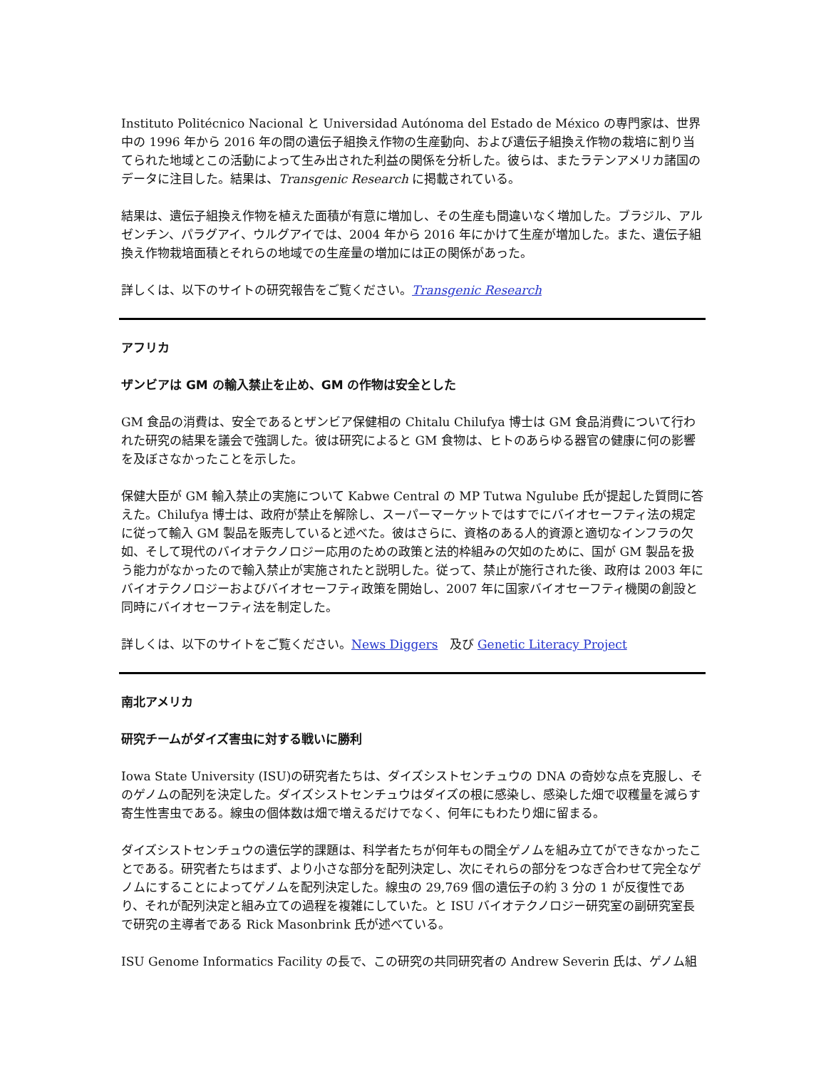Instituto Politécnico Nacional と Universidad Autónoma del Estado de México の専門家は、世界中の 1996 年から 2016 年の間の遺伝子組換え作物の生産動向、および遺伝子組換え作物の栽培に割り当てられた地域とこの活動によって生み出された利益の関係を分析した。彼らは、またラテンアメリカ諸国のデータに注目した。結果は、Transgenic Research に掲載されている。
結果は、遺伝子組換え作物を植えた面積が有意に増加し、その生産も間違いなく増加した。ブラジル、アルゼンチン、パラグアイ、ウルグアイでは、2004 年から 2016 年にかけて生産が増加した。また、遺伝子組換え作物栽培面積とそれらの地域での生産量の増加には正の関係があった。
詳しくは、以下のサイトの研究報告をご覧ください。Transgenic Research
アフリカ
ザンビアは GM の輸入禁止を止め、GM の作物は安全とした
GM 食品の消費は、安全であるとザンビア保健相の Chitalu Chilufya 博士は GM 食品消費について行われた研究の結果を議会で強調した。彼は研究によると GM 食物は、ヒトのあらゆる器官の健康に何の影響を及ぼさなかったことを示した。
保健大臣が GM 輸入禁止の実施について Kabwe Central の MP Tutwa Ngulube 氏が提起した質問に答えた。Chilufya 博士は、政府が禁止を解除し、スーパーマーケットではすでにバイオセーフティ法の規定に従って輸入 GM 製品を販売していると述べた。彼はさらに、資格のある人的資源と適切なインフラの欠如、そして現代のバイオテクノロジー応用のための政策と法的枠組みの欠如のために、国が GM 製品を扱う能力がなかったので輸入禁止が実施されたと説明した。従って、禁止が施行された後、政府は 2003 年にバイオテクノロジーおよびバイオセーフティ政策を開始し、2007 年に国家バイオセーフティ機関の創設と同時にバイオセーフティ法を制定した。
詳しくは、以下のサイトをご覧ください。News Diggers 及び Genetic Literacy Project
南北アメリカ
研究チームがダイズ害虫に対する戦いに勝利
Iowa State University (ISU)の研究者たちは、ダイズシストセンチュウの DNA の奇妙な点を克服し、そのゲノムの配列を決定した。ダイズシストセンチュウはダイズの根に感染し、感染した畑で収穫量を減らす寄生性害虫である。線虫の個体数は畑で増えるだけでなく、何年にもわたり畑に留まる。
ダイズシストセンチュウの遺伝学的課題は、科学者たちが何年もの間全ゲノムを組み立てができなかったことである。研究者たちはまず、より小さな部分を配列決定し、次にそれらの部分をつなぎ合わせて完全なゲノムにすることによってゲノムを配列決定した。線虫の 29,769 個の遺伝子の約 3 分の 1 が反復性であり、それが配列決定と組み立ての過程を複雑にしていた。と ISU バイオテクノロジー研究室の副研究室長で研究の主導者である Rick Masonbrink 氏が述べている。
ISU Genome Informatics Facility の長で、この研究の共同研究者の Andrew Severin 氏は、ゲノム組